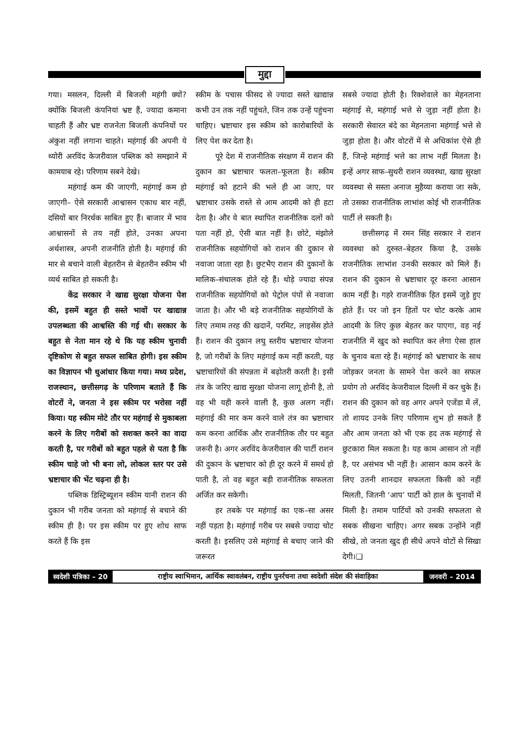मुद्दा
गया। मसलन, दिल्ली में बिजली महंगी क्यों? क्योंकि बिजली कंपनियां भ्रष्ट हैं, ज्यादा कमाना चाहती हैं और भ्रष्ट राजनेता बिजली कंपनियों पर अंकुश नहीं लगाना चाहते। महंगाई की अपनी ये थ्योरी अरविंद केजरीवाल पब्लिक को समझाने में कामयाब रहे। परिणाम सबने देखे।
महंगाई कम की जाएगी, महंगाई कम हो जाएगी– ऐसे सरकारी आश्वासन एकाध बार नहीं, दसियों बार निरर्थक साबित हुए हैं। बाजार में भाव आश्वासनों से तय नहीं होते, उनका अपना अर्थशास्त्र, अपनी राजनीति होती है। महंगाई की मार से बचाने वाली बेहतरीन से बेहतरीन स्कीम भी व्यर्थ साबित हो सकती है।
केंद्र सरकार ने खाद्य सुरक्षा योजना पेश की, इसमें बहुत ही सस्ते भावों पर खाद्यान्न उपलब्धता की आश्वस्ति की गई थी। सरकार के बहुत से नेता मान रहे थे कि यह स्कीम चुनावी दृष्टिकोण से बहुत सफल साबित होगी। इस स्कीम का विज्ञापन भी धुआंधार किया गया। मध्य प्रदेश, राजस्थान, छत्तीसगढ़ के परिणाम बताते हैं कि वोटरों ने, जनता ने इस स्कीम पर भरोसा नहीं किया। यह स्कीम मोटे तौर पर महंगाई से मुकाबला करने के लिए गरीबों को सशक्त करने का वादा करती है, पर गरीबों को बहुत पहले से पता है कि स्कीम चाहे जो भी बना लो, लोकल स्तर पर उसे भ्रष्टाचार की भेंट चढ़ना ही है।
पब्लिक डिस्ट्रिब्यूशन स्कीम यानी राशन की दुकान भी गरीब जनता को महंगाई से बचाने की स्कीम ही है। पर इस स्कीम पर हुए शोध साफ करते हैं कि इस
स्कीम के पचास फीसद से ज्यादा सस्ते खाद्यान्न कभी उन तक नहीं पहुंचते, जिन तक उन्हें पहुंचना चाहिए। भ्रष्टाचार इस स्कीम को कारोबारियों के लिए पेश कर देता है।
पूरे देश में राजनीतिक संरक्षण में राशन की दुकान का भ्रष्टाचार फलता–फूलता है। स्कीम महंगाई को हटाने की भले ही आ जाए, पर भ्रष्टाचार उसके रास्ते से आम आदमी को ही हटा देता है। और ये बात स्थापित राजनीतिक दलों को पता नहीं हो, ऐसी बात नहीं है। छोटे, मंझोले राजनीतिक सहयोगियों को राशन की दुकान से नवाजा जाता रहा है। छुटभैए राशन की दुकानों के मालिक–संचालक होते रहे हैं। थोड़े ज्यादा संपन्न राजनीतिक सहयोगियों को पेट्रोल पंपों से नवाजा जाता है। और भी बड़े राजनीतिक सहयोगियों के लिए तमाम तरह की खदानें, परमिट, लाइसेंस होते हैं। राशन की दुकान लघु स्तरीय भ्रष्टाचार योजना है, जो गरीबों के लिए महंगाई कम नहीं करती, यह भ्रष्टाचारियों की संपन्नता में बढ़ोतरी करती है। इसी तंत्र के जरिए खाद्य सुरक्षा योजना लागू होनी है, तो वह भी यही करने वाली है, कुछ अलग नहीं। महंगाई की मार कम करने वाले तंत्र का भ्रष्टाचार कम करना आर्थिक और राजनीतिक तौर पर बहुत जरूरी है। अगर अरविंद केजरीवाल की पार्टी राशन की दुकान के भ्रष्टाचार को ही दूर करने में समर्थ हो पाती है, तो वह बहुत बड़ी राजनीतिक सफलता अर्जित कर सकेगी।
हर तबके पर महंगाई का एक–सा असर नहीं पड़ता है। महंगाई गरीब पर सबसे ज्यादा चोट करती है। इसलिए उसे महंगाई से बचाए जाने की जरूरत
सबसे ज्यादा होती है। रिक्शेवाले का मेहनताना महंगाई से, महंगाई भत्ते से जुड़ा नहीं होता है। सरकारी सेवारत बंदे का मेहनताना महंगाई भत्ते से जुड़ा होता है। और वोटरों में से अधिकांश ऐसे ही हैं, जिन्हे महंगाई भत्ते का लाभ नहीं मिलता है। इन्हें अगर साफ–सुथरी राशन व्यवस्था, खाद्य सुरक्षा व्यवस्था से सस्ता अनाज मुहैय्या कराया जा सके, तो उसका राजनीतिक लाभांश कोई भी राजनीतिक पार्टी ले सकती है।
छत्तीसगढ़ में रमन सिंह सरकार ने राशन व्यवस्था को दुरुस्त–बेहतर किया है, उसके राजनीतिक लाभांश उनकी सरकार को मिले हैं। राशन की दुकान से भ्रष्टाचार दूर करना आसान काम नहीं है। गहरे राजनीतिक हित इसमें जुड़े हुए होते हैं। पर जो इन हितों पर चोट करके आम आदमी के लिए कुछ बेहतर कर पाएगा, वह नई राजनीति में खुद को स्थापित कर लेगा ऐसा हाल के चुनाव बता रहे हैं। महंगाई को भ्रष्टाचार के साथ जोड़कर जनता के सामने पेश करने का सफल प्रयोग तो अरविंद केजरीवाल दिल्ली में कर चुके हैं। राशन की दुकान को वह अगर अपने एजेंडा में लें, तो शायद उनके लिए परिणाम शुभ हो सकते हैं और आम जनता को भी एक हद तक महंगाई से छुटकारा मिल सकता है। यह काम आसान तो नहीं है, पर असंभव भी नहीं है। आसान काम करने के लिए उतनी शानदार सफलता किसी को नहीं मिलती, जितनी ‘आप’ पार्टी को हाल के चुनावों में मिली है। तमाम पार्टियों को उनकी सफलता से सबक सीखना चाहिए। अगर सबक उन्होंने नहीं सीखे, तो जनता खुद ही सीधे अपने वोटों से सिखा देगी।❑
स्वदेशी पत्रिका – 20
राष्ट्रीय स्वाभिमान, आर्थिक स्वावलंबन, राष्ट्रीय पुनर्रचना तथा स्वदेशी संदेश की संवाहिका
जनवरी – 2014